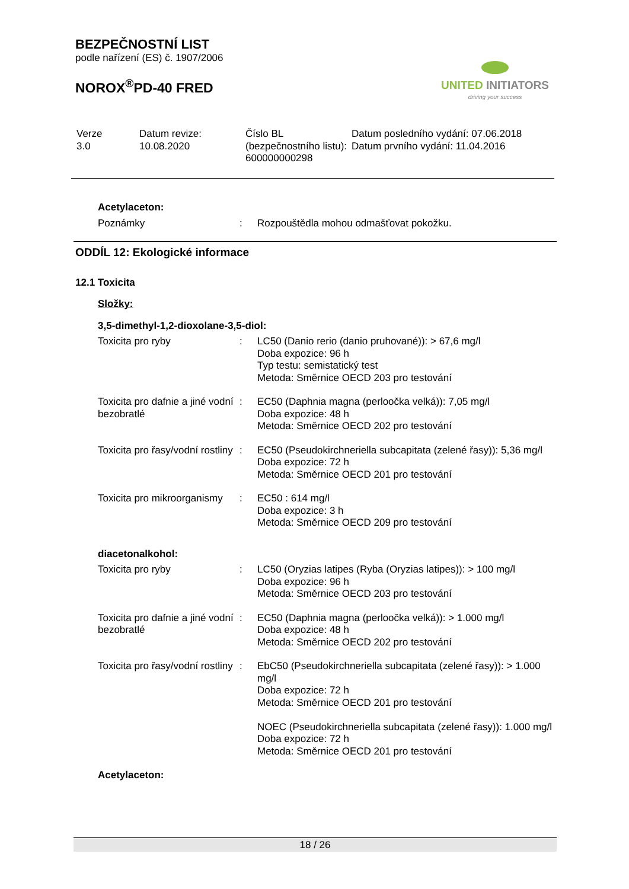BEZPEČNOSTNÍ LIST
podle nařízení (ES) č. 1907/2006
NOROX<sup>®</sup>PD-40 FRED
UNITED INITIATORS
driving your success
| Verze 3.0 | Datum revize: 10.08.2020 | Číslo BL (bezpečnostního listu): 600000000298 | Datum posledního vydání: 07.06.2018 Datum prvního vydání: 11.04.2016 |
Acetylaceton:
| Poznámky | : | Rozpouštědla mohou odmašťovat pokožku. |
ODDÍL 12: Ekologické informace
12.1 Toxicita
Složky:
3,5-dimethyl-1,2-dioxolane-3,5-diol:
| Toxicita pro ryby | : | LC50 (Danio rerio (danio pruhované)): > 67,6 mg/l Doba expozice: 96 h Typ testu: semistatický test Metoda: Směrnice OECD 203 pro testování |
| Toxicita pro dafnie a jiné vodní bezobratlé | : | EC50 (Daphnia magna (perloočka velká)): 7,05 mg/l Doba expozice: 48 h Metoda: Směrnice OECD 202 pro testování |
| Toxicita pro řasy/vodní rostliny | : | EC50 (Pseudokirchneriella subcapitata (zelené řasy)): 5,36 mg/l Doba expozice: 72 h Metoda: Směrnice OECD 201 pro testování |
| Toxicita pro mikroorganismy | : | EC50 : 614 mg/l Doba expozice: 3 h Metoda: Směrnice OECD 209 pro testování |
diacetonalkohol:
| Toxicita pro ryby | : | LC50 (Oryzias latipes (Ryba (Oryzias latipes)): > 100 mg/l Doba expozice: 96 h Metoda: Směrnice OECD 203 pro testování |
| Toxicita pro dafnie a jiné vodní bezobratlé | : | EC50 (Daphnia magna (perloočka velká)): > 1.000 mg/l Doba expozice: 48 h Metoda: Směrnice OECD 202 pro testování |
| Toxicita pro řasy/vodní rostliny | : | EbC50 (Pseudokirchneriella subcapitata (zelené řasy)): > 1.000 mg/l Doba expozice: 72 h Metoda: Směrnice OECD 201 pro testování NOEC (Pseudokirchneriella subcapitata (zelené řasy)): 1.000 mg/l Doba expozice: 72 h Metoda: Směrnice OECD 201 pro testování |
Acetylaceton:
18 / 26